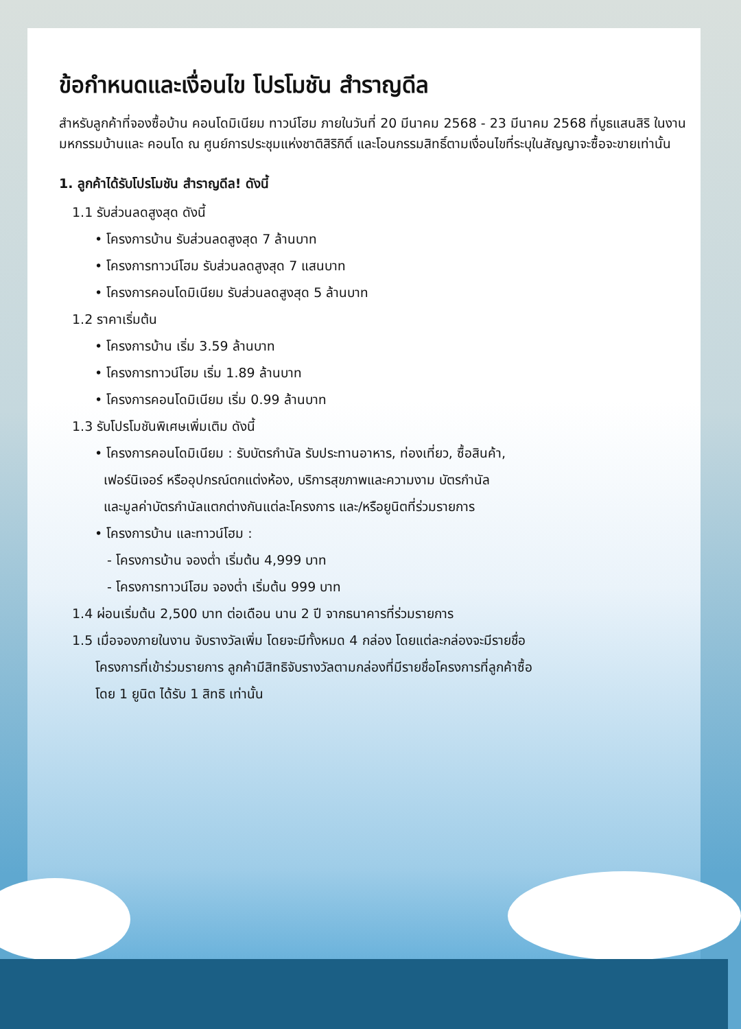ข้อกำหนดและเงื่อนไข โปรโมชัน สำราญดีล
สำหรับลูกค้าที่จองซื้อบ้าน คอนโดมิเนียม ทาวน์โฮม ภายในวันที่ 20 มีนาคม 2568 - 23 มีนาคม 2568 ที่บูธแสนสิริ ในงานมหกรรมบ้านและ คอนโด ณ ศูนย์การประชุมแห่งชาติสิริกิติ์ และโอนกรรมสิทธิ์ตามเงื่อนไขที่ระบุในสัญญาจะซื้อจะขายเท่านั้น
1. ลูกค้าได้รับโปรโมชัน สำราญดีล! ดังนี้
1.1 รับส่วนลดสูงสุด ดังนี้
• โครงการบ้าน รับส่วนลดสูงสุด 7 ล้านบาท
• โครงการทาวน์โฮม รับส่วนลดสูงสุด 7 แสนบาท
• โครงการคอนโดมิเนียม รับส่วนลดสูงสุด 5 ล้านบาท
1.2 ราคาเริ่มต้น
• โครงการบ้าน เริ่ม 3.59 ล้านบาท
• โครงการทาวน์โฮม เริ่ม 1.89 ล้านบาท
• โครงการคอนโดมิเนียม เริ่ม 0.99 ล้านบาท
1.3 รับโปรโมชันพิเศษเพิ่มเติม ดังนี้
• โครงการคอนโดมิเนียม : รับบัตรกำนัล รับประทานอาหาร, ท่องเที่ยว, ซื้อสินค้า,
เฟอร์นิเจอร์ หรืออุปกรณ์ตกแต่งห้อง, บริการสุขภาพและความงาม บัตรกำนัล
และมูลค่าบัตรกำนัลแตกต่างกันแต่ละโครงการ และ/หรือยูนิตที่ร่วมรายการ
• โครงการบ้าน และทาวน์โฮม :
- โครงการบ้าน จองต่ำ เริ่มต้น 4,999 บาท
- โครงการทาวน์โฮม จองต่ำ เริ่มต้น 999 บาท
1.4 ผ่อนเริ่มต้น 2,500 บาท ต่อเดือน นาน 2 ปี จากธนาคารที่ร่วมรายการ
1.5 เมื่อจองภายในงาน จับรางวัลเพิ่ม โดยจะมีทั้งหมด 4 กล่อง โดยแต่ละกล่องจะมีรายชื่อ
โครงการที่เข้าร่วมรายการ ลูกค้ามีสิทธิจับรางวัลตามกล่องที่มีรายชื่อโครงการที่ลูกค้าซื้อ
โดย 1 ยูนิต ได้รับ 1 สิทธิ เท่านั้น